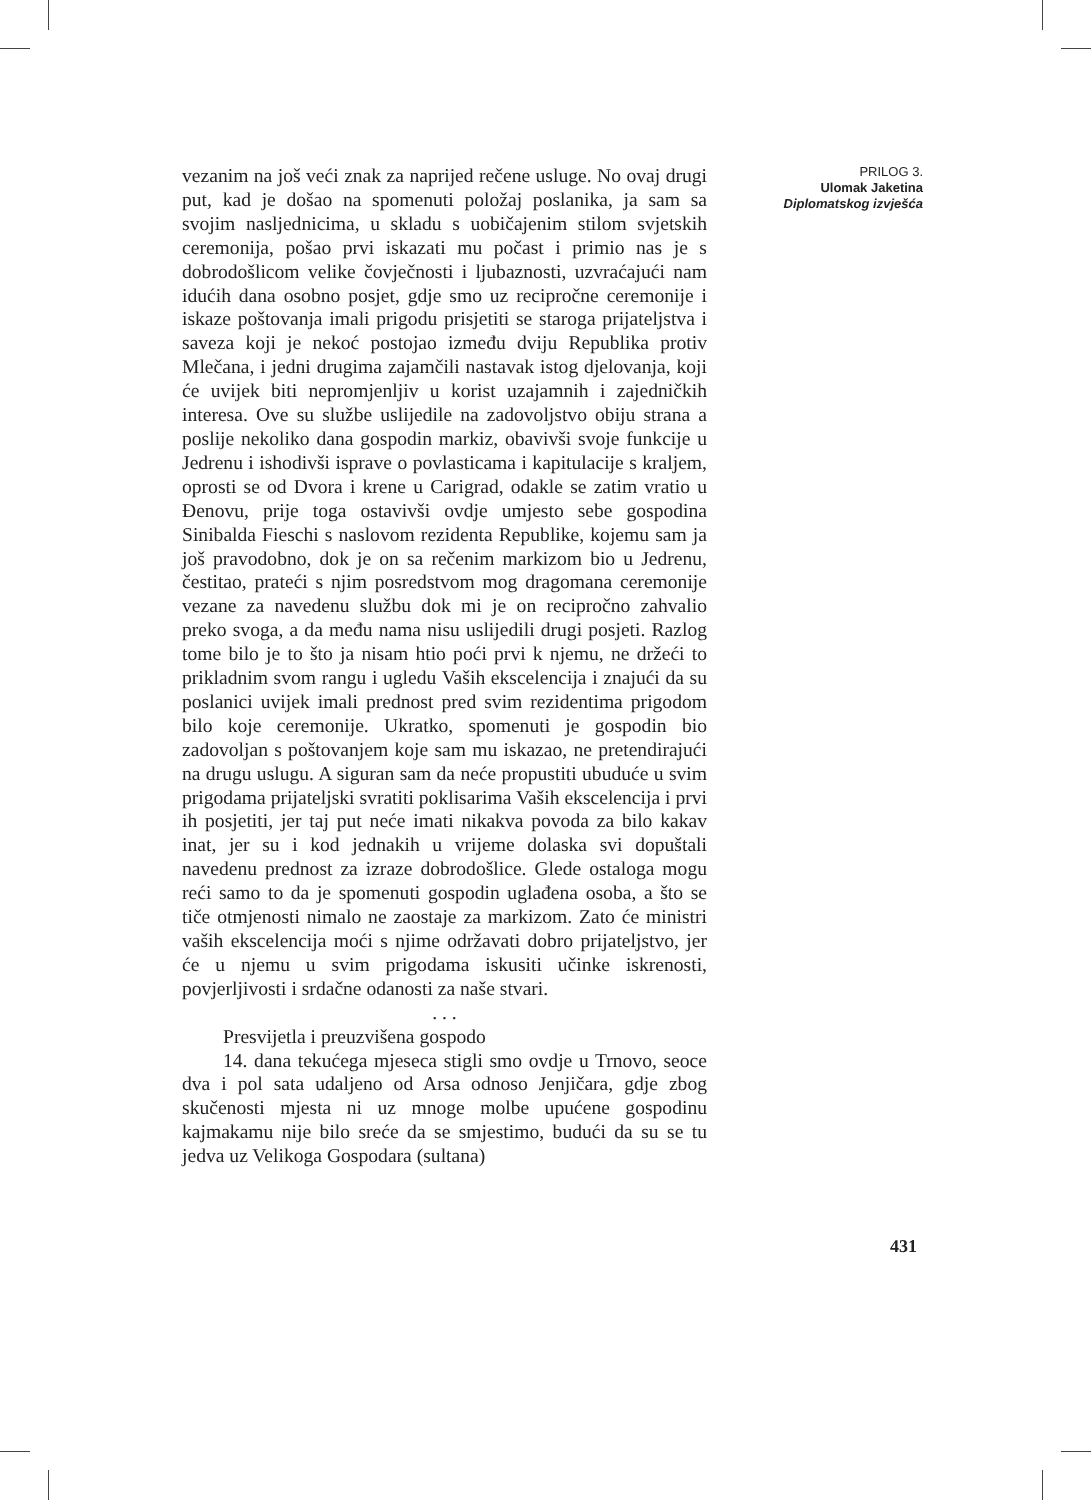vezanim na još veći znak za naprijed rečene usluge. No ovaj drugi put, kad je došao na spomenuti položaj poslanika, ja sam sa svojim nasljednicima, u skladu s uobičajenim stilom svjetskih ceremonija, pošao prvi iskazati mu počast i primio nas je s dobrodošlicom velike čovječnosti i ljubaznosti, uzvraćajući nam idućih dana osobno posjet, gdje smo uz recipročne ceremonije i iskaze poštovanja imali prigodu prisjetiti se staroga prijateljstva i saveza koji je nekoć postojao između dviju Republika protiv Mlečana, i jedni drugima zajamčili nastavak istog djelovanja, koji će uvijek biti nepromjenljiv u korist uzajamnih i zajedničkih interesa. Ove su službe uslijedile na zadovoljstvo obiju strana a poslije nekoliko dana gospodin markiz, obavivši svoje funkcije u Jedrenu i ishodivši isprave o povlasticama i kapitulacije s kraljem, oprosti se od Dvora i krene u Carigrad, odakle se zatim vratio u Đenovu, prije toga ostavivši ovdje umjesto sebe gospodina Sinibalda Fieschi s naslovom rezidenta Republike, kojemu sam ja još pravodobno, dok je on sa rečenim markizom bio u Jedrenu, čestitao, prateći s njim posredstvom mog dragomana ceremonije vezane za navedenu službu dok mi je on recipročno zahvalio preko svoga, a da među nama nisu uslijedili drugi posjeti. Razlog tome bilo je to što ja nisam htio poći prvi k njemu, ne držeći to prikladnim svom rangu i ugledu Vaših ekscelencija i znajući da su poslanici uvijek imali prednost pred svim rezidentima prigodom bilo koje ceremonije. Ukratko, spomenuti je gospodin bio zadovoljan s poštovanjem koje sam mu iskazao, ne pretendirajući na drugu uslugu. A siguran sam da neće propustiti ubuduće u svim prigodama prijateljski svratiti poklisarima Vaših ekscelencija i prvi ih posjetiti, jer taj put neće imati nikakva povoda za bilo kakav inat, jer su i kod jednakih u vrijeme dolaska svi dopuštali navedenu prednost za izraze dobrodošlice. Glede ostaloga mogu reći samo to da je spomenuti gospodin uglađena osoba, a što se tiče otmjenosti nimalo ne zaostaje za markizom. Zato će ministri vaših ekscelencija moći s njime održavati dobro prijateljstvo, jer će u njemu u svim prigodama iskusiti učinke iskrenosti, povjerljivosti i srdačne odanosti za naše stvari.
. . .
Presvijetla i preuzvišena gospodo
14. dana tekućega mjeseca stigli smo ovdje u Trnovo, seoce dva i pol sata udaljeno od Arsa odnoso Jenjičara, gdje zbog skučenosti mjesta ni uz mnoge molbe upućene gospodinu kajmakamu nije bilo sreće da se smjestimo, budući da su se tu jedva uz Velikoga Gospodara (sultana)
PRILOG 3.
Ulomak Jaketina
Diplomatskog izvješća
431